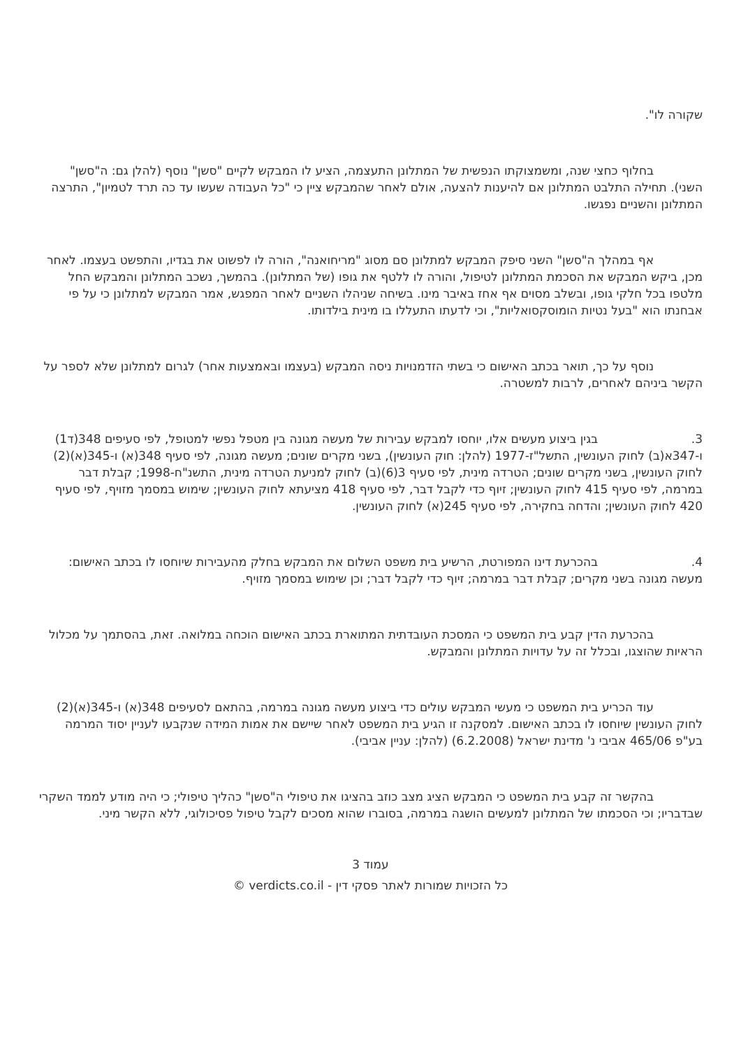שקורה לו".
בחלוף כחצי שנה, ומשמצוקתו הנפשית של המתלונן התעצמה, הציע לו המבקש לקיים "סשן" נוסף (להלן גם: ה"סשן" השני). תחילה התלבט המתלונן אם להיענות להצעה, אולם לאחר שהמבקש ציין כי "כל העבודה שעשו עד כה תרד לטמיון", התרצה המתלונן והשניים נפגשו.
אף במהלך ה"סשן" השני סיפק המבקש למתלונן סם מסוג "מריחואנה", הורה לו לפשוט את בגדיו, והתפשט בעצמו. לאחר מכן, ביקש המבקש את הסכמת המתלונן לטיפול, והורה לו ללטף את גופו (של המתלונן). בהמשך, נשכב המתלונן והמבקש החל מלטפו בכל חלקי גופו, ובשלב מסוים אף אחז באיבר מינו. בשיחה שניהלו השניים לאחר המפגש, אמר המבקש למתלונן כי על פי אבחנתו הוא "בעל נטיות הומוסקסואליות", וכי לדעתו התעללו בו מינית בילדותו.
נוסף על כך, תואר בכתב האישום כי בשתי הזדמנויות ניסה המבקש (בעצמו ובאמצעות אחר) לגרום למתלונן שלא לספר על הקשר ביניהם לאחרים, לרבות למשטרה.
3. בגין ביצוע מעשים אלו, יוחסו למבקש עבירות של מעשה מגונה בין מטפל נפשי למטופל, לפי סעיפים 348(ד1) ו-347א(ב) לחוק העונשין, התשל"ז-1977 (להלן: חוק העונשין), בשני מקרים שונים; מעשה מגונה, לפי סעיף 348(א) ו-345(א)(2) לחוק העונשין, בשני מקרים שונים; הטרדה מינית, לפי סעיף 3(6)(ב) לחוק למניעת הטרדה מינית, התשנ"ח-1998; קבלת דבר במרמה, לפי סעיף 415 לחוק העונשין; זיוף כדי לקבל דבר, לפי סעיף 418 מציעתא לחוק העונשין; שימוש במסמך מזויף, לפי סעיף 420 לחוק העונשין; והדחה בחקירה, לפי סעיף 245(א) לחוק העונשין.
4. בהכרעת דינו המפורטת, הרשיע בית משפט השלום את המבקש בחלק מהעבירות שיוחסו לו בכתב האישום: מעשה מגונה בשני מקרים; קבלת דבר במרמה; זיוף כדי לקבל דבר; וכן שימוש במסמך מזויף.
בהכרעת הדין קבע בית המשפט כי המסכת העובדתית המתוארת בכתב האישום הוכחה במלואה. זאת, בהסתמך על מכלול הראיות שהוצגו, ובכלל זה על עדויות המתלונן והמבקש.
עוד הכריע בית המשפט כי מעשי המבקש עולים כדי ביצוע מעשה מגונה במרמה, בהתאם לסעיפים 348(א) ו-345(א)(2) לחוק העונשין שיוחסו לו בכתב האישום. למסקנה זו הגיע בית המשפט לאחר שיישם את אמות המידה שנקבעו לעניין יסוד המרמה בע"פ 465/06 אביבי נ' מדינת ישראל (6.2.2008) (להלן: עניין אביבי).
בהקשר זה קבע בית המשפט כי המבקש הציג מצב כוזב בהציגו את טיפולי ה"סשן" כהליך טיפולי; כי היה מודע לממד השקרי שבדבריו; וכי הסכמתו של המתלונן למעשים הושגה במרמה, בסוברו שהוא מסכים לקבל טיפול פסיכולוגי, ללא הקשר מיני.
עמוד 3
כל הזכויות שמורות לאתר פסקי דין - verdicts.co.il ©